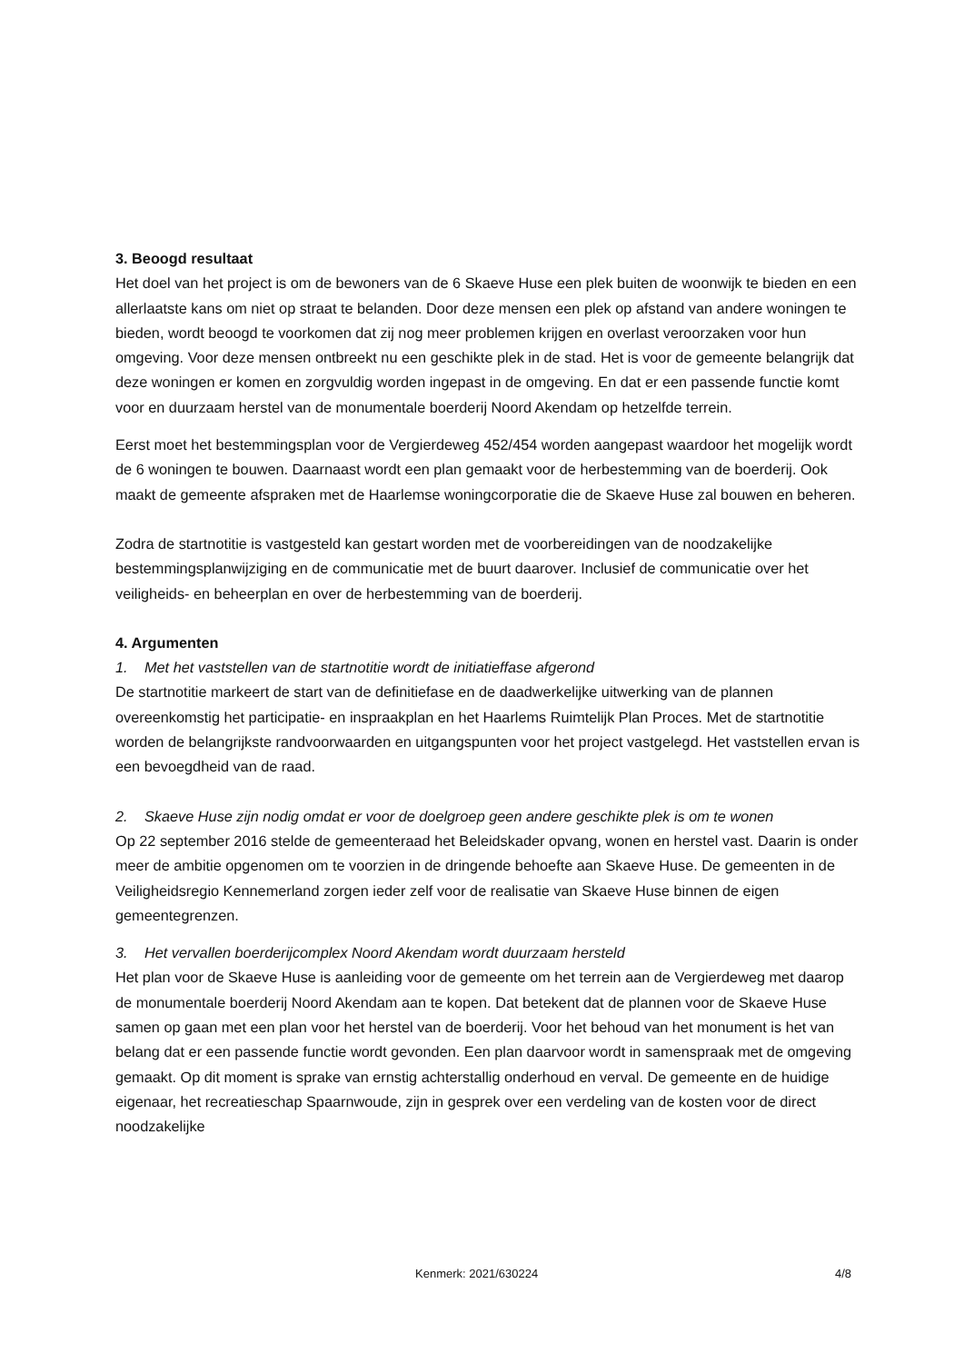3. Beoogd resultaat
Het doel van het project is om de bewoners van de 6 Skaeve Huse een plek buiten de woonwijk te bieden en een allerlaatste kans om niet op straat te belanden. Door deze mensen een plek op afstand van andere woningen te bieden, wordt beoogd te voorkomen dat zij nog meer problemen krijgen en overlast veroorzaken voor hun omgeving. Voor deze mensen ontbreekt nu een geschikte plek in de stad. Het is voor de gemeente belangrijk dat deze woningen er komen en zorgvuldig worden ingepast in de omgeving. En dat er een passende functie komt voor en duurzaam herstel van de monumentale boerderij Noord Akendam op hetzelfde terrein.
Eerst moet het bestemmingsplan voor de Vergierdeweg 452/454 worden aangepast waardoor het mogelijk wordt de 6 woningen te bouwen. Daarnaast wordt een plan gemaakt voor de herbestemming van de boerderij. Ook maakt de gemeente afspraken met de Haarlemse woningcorporatie die de Skaeve Huse zal bouwen en beheren.
Zodra de startnotitie is vastgesteld kan gestart worden met de voorbereidingen van de noodzakelijke bestemmingsplanwijziging en de communicatie met de buurt daarover. Inclusief de communicatie over het veiligheids- en beheerplan en over de herbestemming van de boerderij.
4. Argumenten
1. Met het vaststellen van de startnotitie wordt de initiatieffase afgerond
De startnotitie markeert de start van de definitiefase en de daadwerkelijke uitwerking van de plannen overeenkomstig het participatie- en inspraakplan en het Haarlems Ruimtelijk Plan Proces. Met de startnotitie worden de belangrijkste randvoorwaarden en uitgangspunten voor het project vastgelegd. Het vaststellen ervan is een bevoegdheid van de raad.
2. Skaeve Huse zijn nodig omdat er voor de doelgroep geen andere geschikte plek is om te wonen
Op 22 september 2016 stelde de gemeenteraad het Beleidskader opvang, wonen en herstel vast. Daarin is onder meer de ambitie opgenomen om te voorzien in de dringende behoefte aan Skaeve Huse. De gemeenten in de Veiligheidsregio Kennemerland zorgen ieder zelf voor de realisatie van Skaeve Huse binnen de eigen gemeentegrenzen.
3. Het vervallen boerderijcomplex Noord Akendam wordt duurzaam hersteld
Het plan voor de Skaeve Huse is aanleiding voor de gemeente om het terrein aan de Vergierdeweg met daarop de monumentale boerderij Noord Akendam aan te kopen. Dat betekent dat de plannen voor de Skaeve Huse samen op gaan met een plan voor het herstel van de boerderij. Voor het behoud van het monument is het van belang dat er een passende functie wordt gevonden. Een plan daarvoor wordt in samenspraak met de omgeving gemaakt. Op dit moment is sprake van ernstig achterstallig onderhoud en verval. De gemeente en de huidige eigenaar, het recreatieschap Spaarnwoude, zijn in gesprek over een verdeling van de kosten voor de direct noodzakelijke
Kenmerk: 2021/630224 4/8